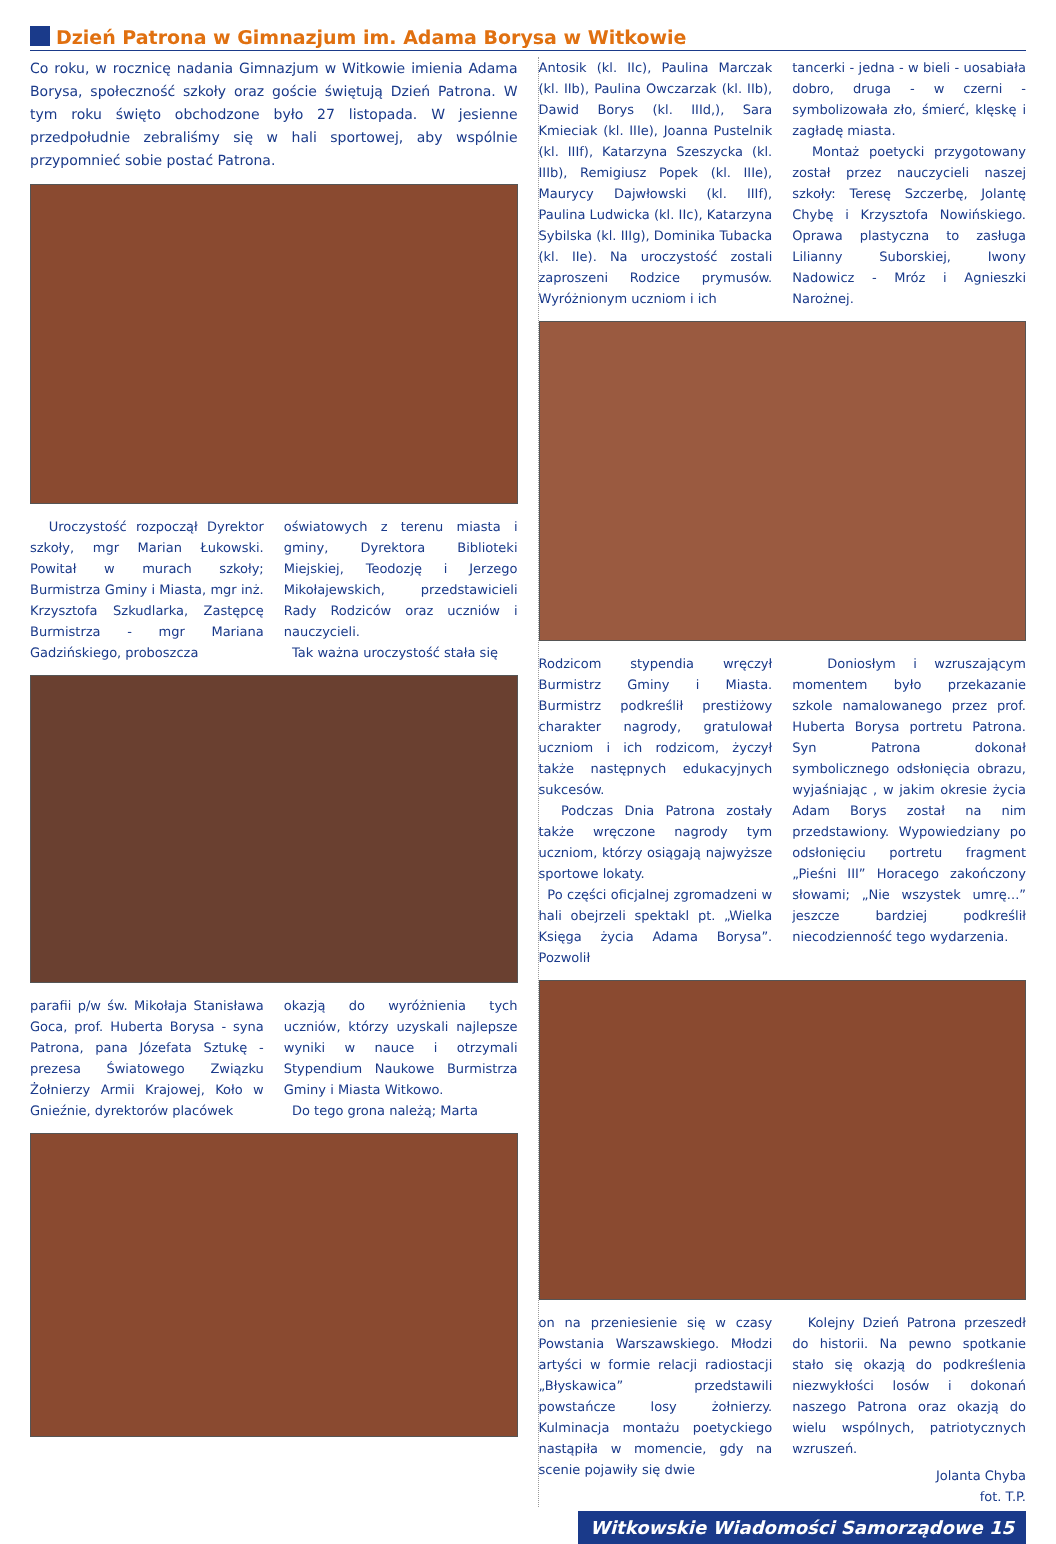Dzień Patrona w Gimnazjum im. Adama Borysa w Witkowie
Co roku, w rocznicę nadania Gimnazjum w Witkowie imienia Adama Borysa, społeczność szkoły oraz goście świętują Dzień Patrona. W tym roku święto obchodzone było 27 listopada. W jesienne przedpołudnie zebraliśmy się w hali sportowej, aby wspólnie przypomnieć sobie postać Patrona.
Uroczystość rozpoczął Dyrektor szkoły, mgr Marian Łukowski. Powitał w murach szkoły; Burmistrza Gminy i Miasta, mgr inż. Krzysztofa Szkudlarka, Zastępcę Burmistrza - mgr Mariana Gadzińskiego, proboszcza
oświatowych z terenu miasta i gminy, Dyrektora Biblioteki Miejskiej, Teodozję i Jerzego Mikołajewskich, przedstawicieli Rady Rodziców oraz uczniów i nauczycieli.
Tak ważna uroczystość stała się
parafii p/w św. Mikołaja Stanisława Goca, prof. Huberta Borysa - syna Patrona, pana Józefata Sztukę - prezesa Światowego Związku Żołnierzy Armii Krajowej, Koło w Gnieźnie, dyrektorów placówek
okazją do wyróżnienia tych uczniów, którzy uzyskali najlepsze wyniki w nauce i otrzymali Stypendium Naukowe Burmistrza Gminy i Miasta Witkowo.
Do tego grona należą; Marta
Antosik (kl. IIc), Paulina Marczak (kl. IIb), Paulina Owczarzak (kl. IIb), Dawid Borys (kl. IIId,), Sara Kmieciak (kl. IIIe), Joanna Pustelnik (kl. IIIf), Katarzyna Szeszycka (kl. IIIb), Remigiusz Popek (kl. IIIe), Maurycy Dajwłowski (kl. IIIf), Paulina Ludwicka (kl. IIc), Katarzyna Sybilska (kl. IIIg), Dominika Tubacka (kl. IIe). Na uroczystość zostali zaproszeni Rodzice prymusów. Wyróżnionym uczniom i ich
tancerki - jedna - w bieli - uosabiała dobro, druga - w czerni - symbolizowała zło, śmierć, klęskę i zagładę miasta.
Montaż poetycki przygotowany został przez nauczycieli naszej szkoły: Teresę Szczerbę, Jolantę Chybę i Krzysztofa Nowińskiego. Oprawa plastyczna to zasługa Lilianny Suborskiej, Iwony Nadowicz - Mróz i Agnieszki Narożnej.
Rodzicom stypendia wręczył Burmistrz Gminy i Miasta. Burmistrz podkreślił prestiżowy charakter nagrody, gratulował uczniom i ich rodzicom, życzył także następnych edukacyjnych sukcesów.
Podczas Dnia Patrona zostały także wręczone nagrody tym uczniom, którzy osiągają najwyższe sportowe lokaty.
Po części oficjalnej zgromadzeni w hali obejrzeli spektakl pt. „Wielka Księga życia Adama Borysa”. Pozwolił
Doniosłym i wzruszającym momentem było przekazanie szkole namalowanego przez prof. Huberta Borysa portretu Patrona. Syn Patrona dokonał symbolicznego odsłonięcia obrazu, wyjaśniając , w jakim okresie życia Adam Borys został na nim przedstawiony. Wypowiedziany po odsłonięciu portretu fragment „Pieśni III” Horacego zakończony słowami; „Nie wszystek umrę...” jeszcze bardziej podkreślił niecodzienność tego wydarzenia.
on na przeniesienie się w czasy Powstania Warszawskiego. Młodzi artyści w formie relacji radiostacji „Błyskawica” przedstawili powstańcze losy żołnierzy. Kulminacja montażu poetyckiego nastąpiła w momencie, gdy na scenie pojawiły się dwie
Kolejny Dzień Patrona przeszedł do historii. Na pewno spotkanie stało się okazją do podkreślenia niezwykłości losów i dokonań naszego Patrona oraz okazją do wielu wspólnych, patriotycznych wzruszeń.
Jolanta Chyba
fot. T.P.
Witkowskie Wiadomości Samorządowe 15